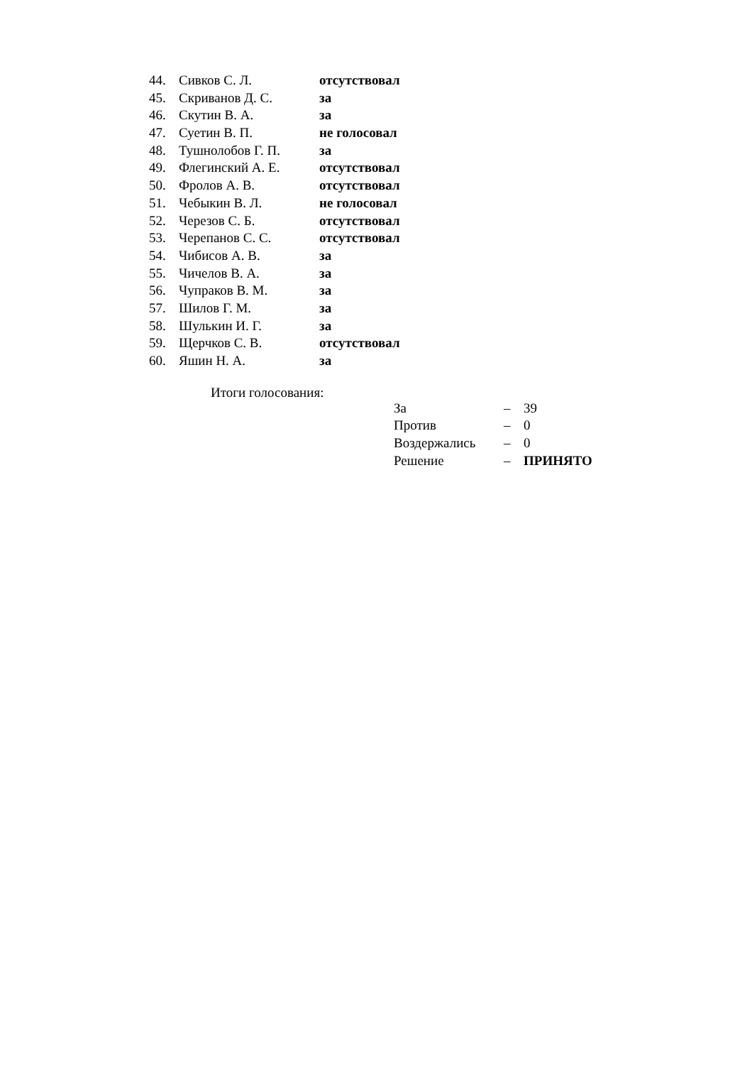| 44. | Сивков С. Л. | отсутствовал |
| 45. | Скриванов Д. С. | за |
| 46. | Скутин В. А. | за |
| 47. | Суетин В. П. | не голосовал |
| 48. | Тушнолобов Г. П. | за |
| 49. | Флегинский А. Е. | отсутствовал |
| 50. | Фролов А. В. | отсутствовал |
| 51. | Чебыкин В. Л. | не голосовал |
| 52. | Черезов С. Б. | отсутствовал |
| 53. | Черепанов С. С. | отсутствовал |
| 54. | Чибисов А. В. | за |
| 55. | Чичелов В. А. | за |
| 56. | Чупраков В. М. | за |
| 57. | Шилов Г. М. | за |
| 58. | Шулькин И. Г. | за |
| 59. | Щерчков С. В. | отсутствовал |
| 60. | Яшин Н. А. | за |
Итоги голосования:
| За | – | 39 |
| Против | – | 0 |
| Воздержались | – | 0 |
| Решение | – | ПРИНЯТО |